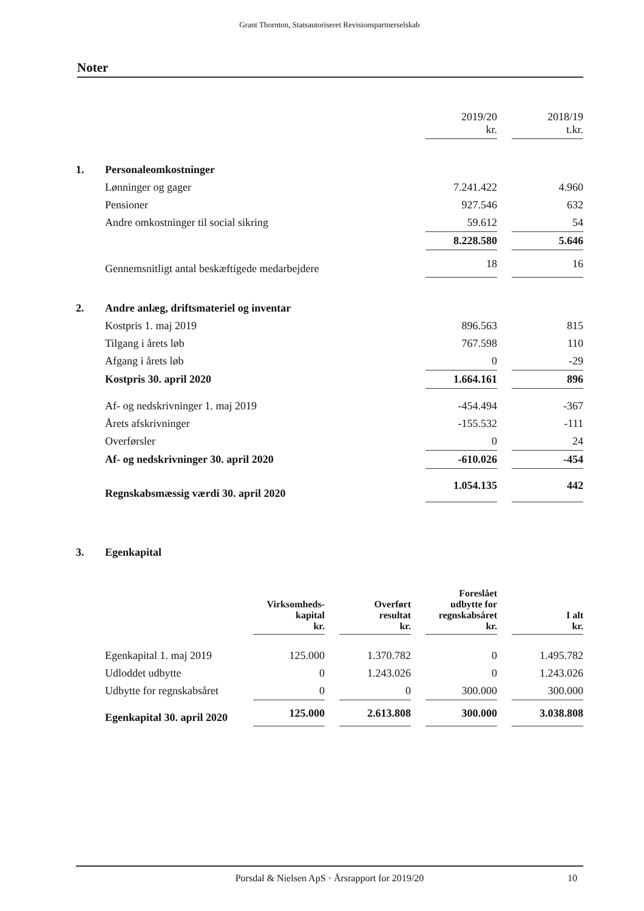Grant Thornton, Statsautoriseret Revisionspartnerselskab
Noter
| | | 2019/20 kr. | | 2018/19 t.kr. |
| 1. | Personaleomkostninger | | | |
| | Lønninger og gager | 7.241.422 | | 4.960 |
| | Pensioner | 927.546 | | 632 |
| | Andre omkostninger til social sikring | 59.612 | | 54 |
| | | 8.228.580 | | 5.646 |
| | Gennemsnitligt antal beskæftigede medarbejdere | 18 | | 16 |
| 2. | Andre anlæg, driftsmateriel og inventar | | | |
| | Kostpris 1. maj 2019 | 896.563 | | 815 |
| | Tilgang i årets løb | 767.598 | | 110 |
| | Afgang i årets løb | 0 | | -29 |
| | Kostpris 30. april 2020 | 1.664.161 | | 896 |
| | Af- og nedskrivninger 1. maj 2019 | -454.494 | | -367 |
| | Årets afskrivninger | -155.532 | | -111 |
| | Overførsler | 0 | | 24 |
| | Af- og nedskrivninger 30. april 2020 | -610.026 | | -454 |
| | Regnskabsmæssig værdi 30. april 2020 | 1.054.135 | | 442 |
| 3. | Egenkapital | | | |
| | | Virksomheds- kapital kr. | | Overført resultat kr. | | Foreslået udbytte for regnskabsåret kr. | | I alt kr. |
| --- | --- | --- | --- | --- | --- | --- | --- | --- |
| | Egenkapital 1. maj 2019 | 125.000 | | 1.370.782 | | 0 | | 1.495.782 |
| | Udloddet udbytte | 0 | | 1.243.026 | | 0 | | 1.243.026 |
| | Udbytte for regnskabsåret | 0 | | 0 | | 300.000 | | 300.000 |
| | Egenkapital 30. april 2020 | 125.000 | | 2.613.808 | | 300.000 | | 3.038.808 |
Porsdal & Nielsen ApS · Årsrapport for 2019/20 10